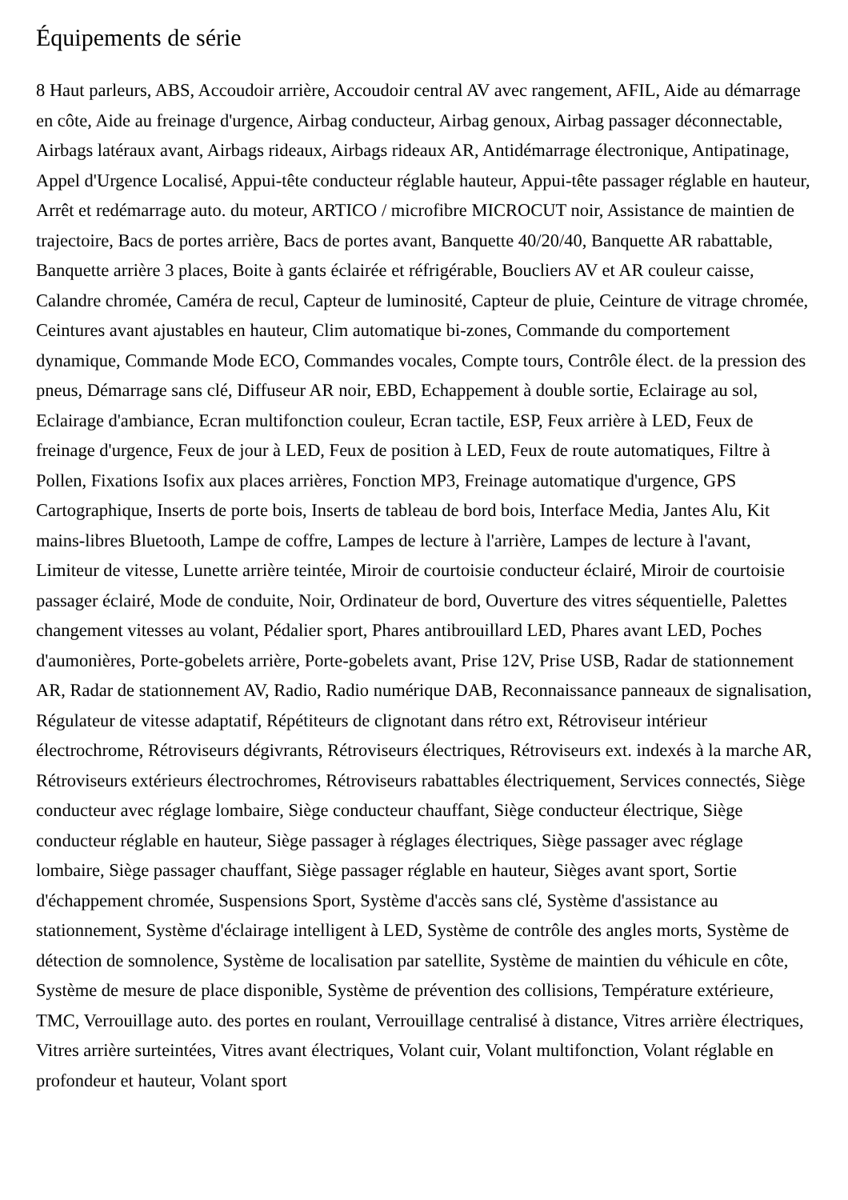Équipements de série
8 Haut parleurs, ABS, Accoudoir arrière, Accoudoir central AV avec rangement, AFIL, Aide au démarrage en côte, Aide au freinage d'urgence, Airbag conducteur, Airbag genoux, Airbag passager déconnectable, Airbags latéraux avant, Airbags rideaux, Airbags rideaux AR, Antidémarrage électronique, Antipatinage, Appel d'Urgence Localisé, Appui-tête conducteur réglable hauteur, Appui-tête passager réglable en hauteur, Arrêt et redémarrage auto. du moteur, ARTICO / microfibre MICROCUT noir, Assistance de maintien de trajectoire, Bacs de portes arrière, Bacs de portes avant, Banquette 40/20/40, Banquette AR rabattable, Banquette arrière 3 places, Boite à gants éclairée et réfrigérable, Boucliers AV et AR couleur caisse, Calandre chromée, Caméra de recul, Capteur de luminosité, Capteur de pluie, Ceinture de vitrage chromée, Ceintures avant ajustables en hauteur, Clim automatique bi-zones, Commande du comportement dynamique, Commande Mode ECO, Commandes vocales, Compte tours, Contrôle élect. de la pression des pneus, Démarrage sans clé, Diffuseur AR noir, EBD, Echappement à double sortie, Eclairage au sol, Eclairage d'ambiance, Ecran multifonction couleur, Ecran tactile, ESP, Feux arrière à LED, Feux de freinage d'urgence, Feux de jour à LED, Feux de position à LED, Feux de route automatiques, Filtre à Pollen, Fixations Isofix aux places arrières, Fonction MP3, Freinage automatique d'urgence, GPS Cartographique, Inserts de porte bois, Inserts de tableau de bord bois, Interface Media, Jantes Alu, Kit mains-libres Bluetooth, Lampe de coffre, Lampes de lecture à l'arrière, Lampes de lecture à l'avant, Limiteur de vitesse, Lunette arrière teintée, Miroir de courtoisie conducteur éclairé, Miroir de courtoisie passager éclairé, Mode de conduite, Noir, Ordinateur de bord, Ouverture des vitres séquentielle, Palettes changement vitesses au volant, Pédalier sport, Phares antibrouillard LED, Phares avant LED, Poches d'aumonières, Porte-gobelets arrière, Porte-gobelets avant, Prise 12V, Prise USB, Radar de stationnement AR, Radar de stationnement AV, Radio, Radio numérique DAB, Reconnaissance panneaux de signalisation, Régulateur de vitesse adaptatif, Répétiteurs de clignotant dans rétro ext, Rétroviseur intérieur électrochrome, Rétroviseurs dégivrants, Rétroviseurs électriques, Rétroviseurs ext. indexés à la marche AR, Rétroviseurs extérieurs électrochromes, Rétroviseurs rabattables électriquement, Services connectés, Siège conducteur avec réglage lombaire, Siège conducteur chauffant, Siège conducteur électrique, Siège conducteur réglable en hauteur, Siège passager à réglages électriques, Siège passager avec réglage lombaire, Siège passager chauffant, Siège passager réglable en hauteur, Sièges avant sport, Sortie d'échappement chromée, Suspensions Sport, Système d'accès sans clé, Système d'assistance au stationnement, Système d'éclairage intelligent à LED, Système de contrôle des angles morts, Système de détection de somnolence, Système de localisation par satellite, Système de maintien du véhicule en côte, Système de mesure de place disponible, Système de prévention des collisions, Température extérieure, TMC, Verrouillage auto. des portes en roulant, Verrouillage centralisé à distance, Vitres arrière électriques, Vitres arrière surteintées, Vitres avant électriques, Volant cuir, Volant multifonction, Volant réglable en profondeur et hauteur, Volant sport